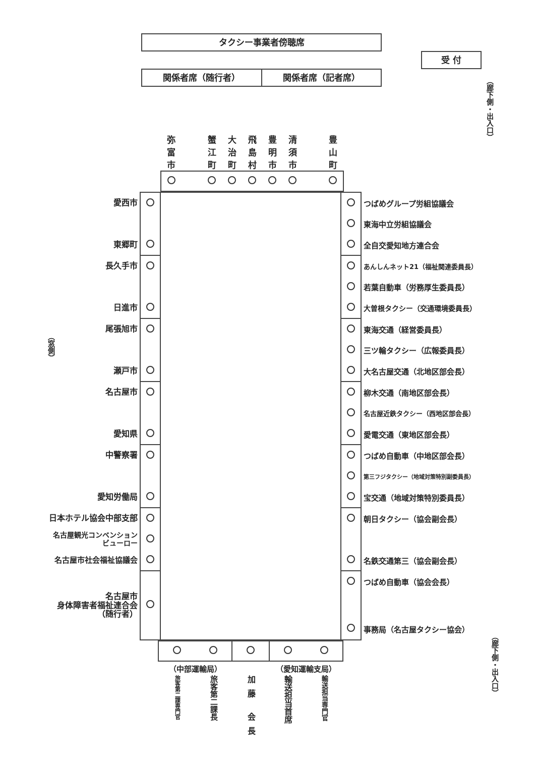タクシー事業者傍聴席
関係者席（随行者） 関係者席（記者席）
受 付
（廊下側・出入口）
| 弥 富 市 | | 蟹 江 町 | 大 治 町 | 飛 島 村 | 豊 明 市 | 清 須 市 | | 豊 山 町 |
（窓側）
| 愛西市 | | | | つばめグループ労組協議会 |
| | | | | 東海中立労組協議会 |
| 東郷町 | | | | 全自交愛知地方連合会 |
| 長久手市 | | | | あんしんネット21（福祉関連委員長） |
| | | | | 若葉自動車（労務厚生委員長） |
| 日進市 | | | | 大曽根タクシー（交通環境委員長） |
| 尾張旭市 | | | | 東海交通（経営委員長） |
| | | | | 三ツ輪タクシー（広報委員長） |
| 瀬戸市 | | | | 大名古屋交通（北地区部会長） |
| 名古屋市 | | | | 柳木交通（南地区部会長） |
| | | | | 名古屋近鉄タクシー（西地区部会長） |
| 愛知県 | | | | 愛電交通（東地区部会長） |
| 中警察署 | | | | つばめ自動車（中地区部会長） |
| | | | | 第三フジタクシー（地域対策特別副委員長） |
| 愛知労働局 | | | | 宝交通（地域対策特別委員長） |
| 日本ホテル協会中部支部 | | | | 朝日タクシー（協会副会長） |
| 名古屋観光コンベンション ビューロー | | | | |
| 名古屋市社会福祉協議会 | | | | 名鉄交通第三（協会副会長） |
| | | | | つばめ自動車（協会会長） |
| 名古屋市 身体障害者福祉連合会 （随行者） | | | | |
| | | | | 事務局（名古屋タクシー協会） |
| （中部運輸局） | | | （愛知運輸支局） | |
| 旅客第二課専門官 | 旅客第二課長 | 加藤 会長 | 輸送担当首席 | 輸送担当専門官 |
（廊下側・出入口）